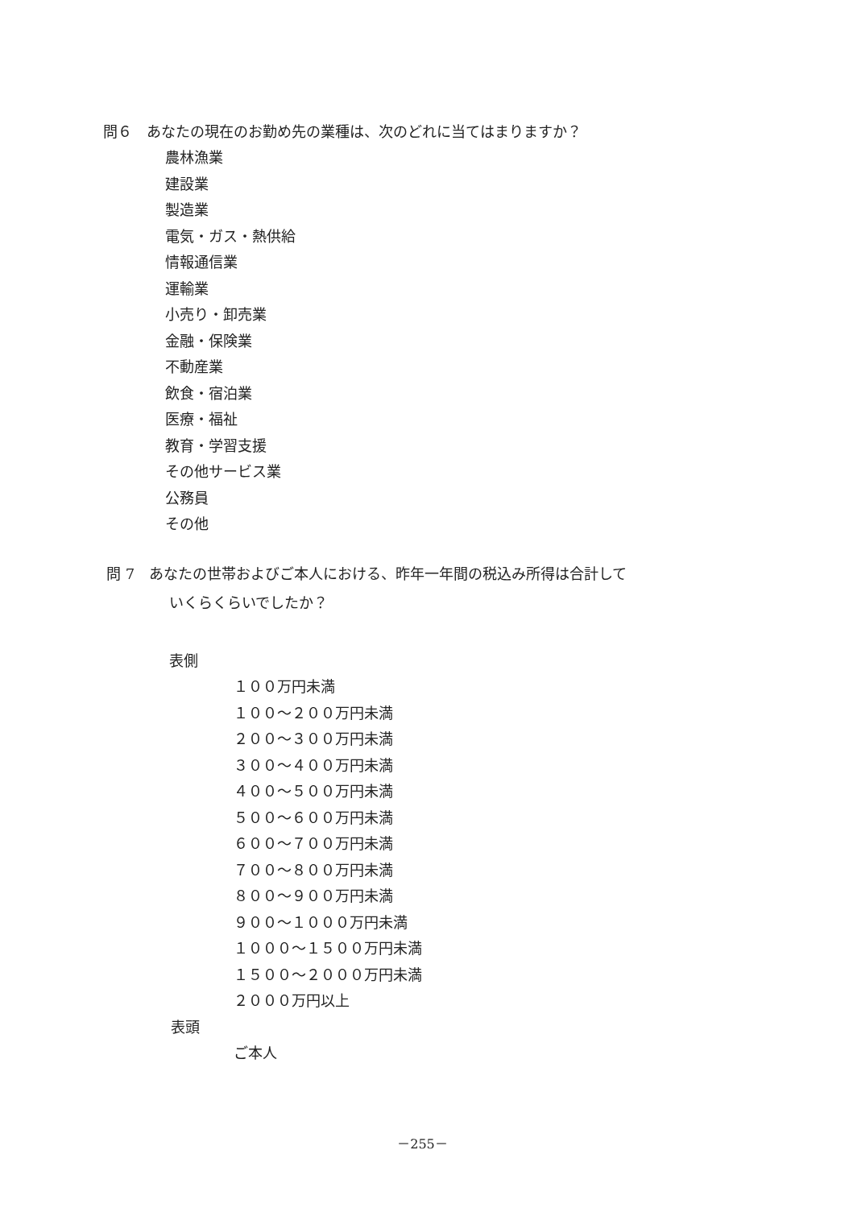問６　あなたの現在のお勤め先の業種は、次のどれに当てはまりますか？
農林漁業
建設業
製造業
電気・ガス・熱供給
情報通信業
運輸業
小売り・卸売業
金融・保険業
不動産業
飲食・宿泊業
医療・福祉
教育・学習支援
その他サービス業
公務員
その他
問 7　あなたの世帯およびご本人における、昨年一年間の税込み所得は合計して
いくらくらいでしたか？
表側
１００万円未満
１００～２００万円未満
２００～３００万円未満
３００～４００万円未満
４００～５００万円未満
５００～６００万円未満
６００～７００万円未満
７００～８００万円未満
８００～９００万円未満
９００～１０００万円未満
１０００～１５００万円未満
１５００～２０００万円未満
２０００万円以上
表頭
ご本人
－255－